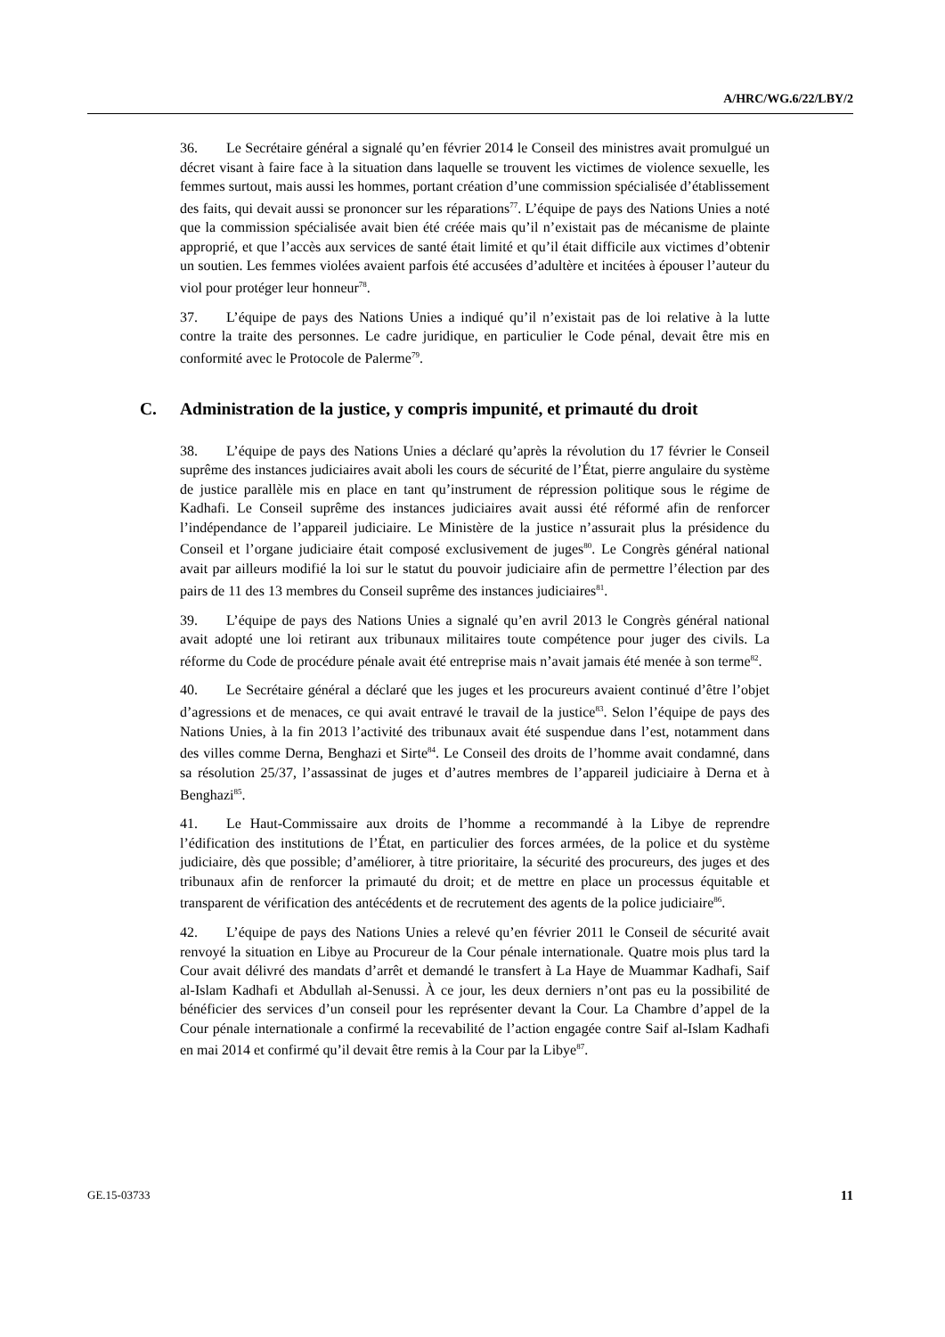A/HRC/WG.6/22/LBY/2
36. Le Secrétaire général a signalé qu’en février 2014 le Conseil des ministres avait promulgué un décret visant à faire face à la situation dans laquelle se trouvent les victimes de violence sexuelle, les femmes surtout, mais aussi les hommes, portant création d’une commission spécialisée d’établissement des faits, qui devait aussi se prononcer sur les réparations<sup>77</sup>. L’équipe de pays des Nations Unies a noté que la commission spécialisée avait bien été créée mais qu’il n’existait pas de mécanisme de plainte approprié, et que l’accès aux services de santé était limité et qu’il était difficile aux victimes d’obtenir un soutien. Les femmes violées avaient parfois été accusées d’adultère et incitées à épouser l’auteur du viol pour protéger leur honneur<sup>78</sup>.
37. L’équipe de pays des Nations Unies a indiqué qu’il n’existait pas de loi relative à la lutte contre la traite des personnes. Le cadre juridique, en particulier le Code pénal, devait être mis en conformité avec le Protocole de Palerme<sup>79</sup>.
C. Administration de la justice, y compris impunité, et primauté du droit
38. L’équipe de pays des Nations Unies a déclaré qu’après la révolution du 17 février le Conseil suprême des instances judiciaires avait aboli les cours de sécurité de l’État, pierre angulaire du système de justice parallèle mis en place en tant qu’instrument de répression politique sous le régime de Kadhafi. Le Conseil suprême des instances judiciaires avait aussi été réformé afin de renforcer l’indépendance de l’appareil judiciaire. Le Ministère de la justice n’assurait plus la présidence du Conseil et l’organe judiciaire était composé exclusivement de juges<sup>80</sup>. Le Congrès général national avait par ailleurs modifié la loi sur le statut du pouvoir judiciaire afin de permettre l’élection par des pairs de 11 des 13 membres du Conseil suprême des instances judiciaires<sup>81</sup>.
39. L’équipe de pays des Nations Unies a signalé qu’en avril 2013 le Congrès général national avait adopté une loi retirant aux tribunaux militaires toute compétence pour juger des civils. La réforme du Code de procédure pénale avait été entreprise mais n’avait jamais été menée à son terme<sup>82</sup>.
40. Le Secrétaire général a déclaré que les juges et les procureurs avaient continué d’être l’objet d’agressions et de menaces, ce qui avait entravé le travail de la justice<sup>83</sup>. Selon l’équipe de pays des Nations Unies, à la fin 2013 l’activité des tribunaux avait été suspendue dans l’est, notamment dans des villes comme Derna, Benghazi et Sirte<sup>84</sup>. Le Conseil des droits de l’homme avait condamné, dans sa résolution 25/37, l’assassinat de juges et d’autres membres de l’appareil judiciaire à Derna et à Benghazi<sup>85</sup>.
41. Le Haut-Commissaire aux droits de l’homme a recommandé à la Libye de reprendre l’édification des institutions de l’État, en particulier des forces armées, de la police et du système judiciaire, dès que possible; d’améliorer, à titre prioritaire, la sécurité des procureurs, des juges et des tribunaux afin de renforcer la primauté du droit; et de mettre en place un processus équitable et transparent de vérification des antécédents et de recrutement des agents de la police judiciaire<sup>86</sup>.
42. L’équipe de pays des Nations Unies a relevé qu’en février 2011 le Conseil de sécurité avait renvoyé la situation en Libye au Procureur de la Cour pénale internationale. Quatre mois plus tard la Cour avait délivré des mandats d’arrêt et demandé le transfert à La Haye de Muammar Kadhafi, Saif al-Islam Kadhafi et Abdullah al-Senussi. À ce jour, les deux derniers n’ont pas eu la possibilité de bénéficier des services d’un conseil pour les représenter devant la Cour. La Chambre d’appel de la Cour pénale internationale a confirmé la recevabilité de l’action engagée contre Saif al-Islam Kadhafi en mai 2014 et confirmé qu’il devait être remis à la Cour par la Libye<sup>87</sup>.
GE.15-03733 11